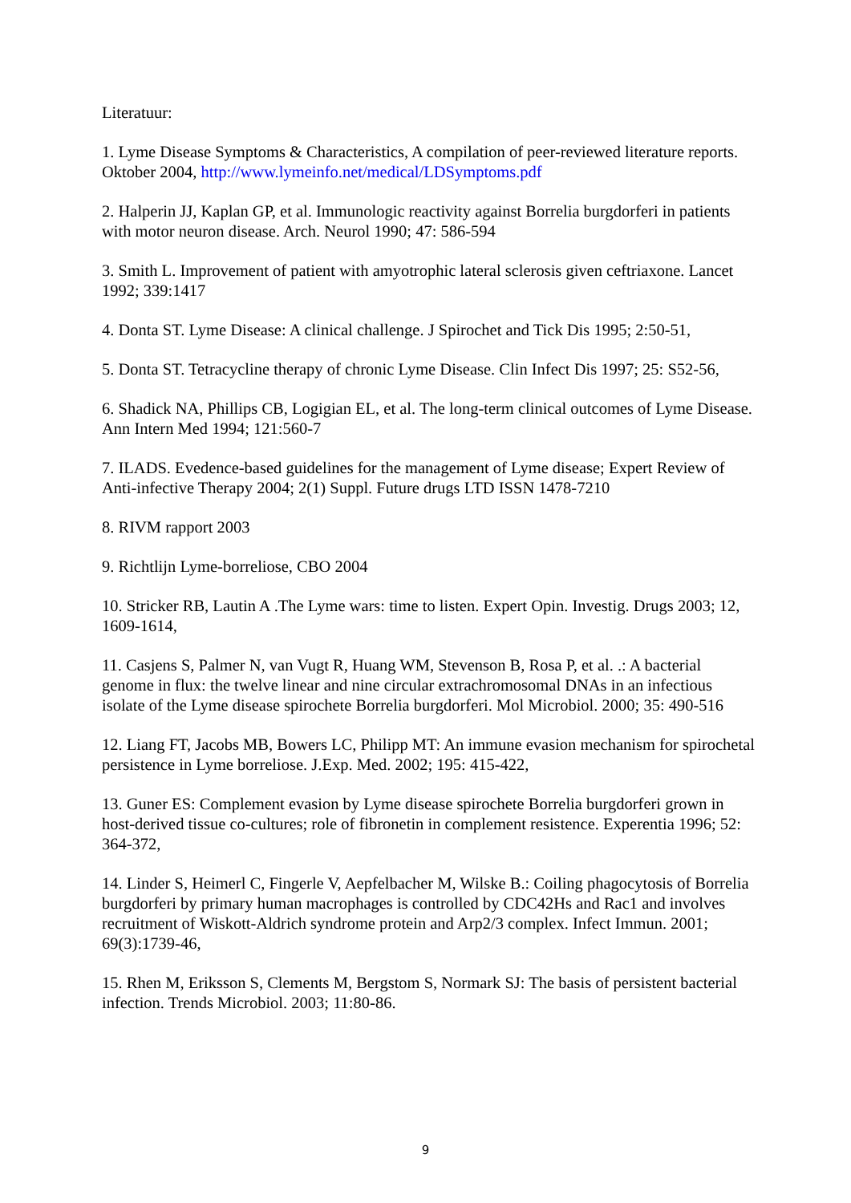Literatuur:
1. Lyme Disease Symptoms & Characteristics, A compilation of peer-reviewed literature reports. Oktober 2004, http://www.lymeinfo.net/medical/LDSymptoms.pdf
2. Halperin JJ, Kaplan GP, et al. Immunologic reactivity against Borrelia burgdorferi in patients with motor neuron disease. Arch. Neurol 1990; 47: 586-594
3. Smith L. Improvement of patient with amyotrophic lateral sclerosis given ceftriaxone. Lancet 1992; 339:1417
4. Donta ST. Lyme Disease: A clinical challenge. J Spirochet and Tick Dis 1995; 2:50-51,
5. Donta ST. Tetracycline therapy of chronic Lyme Disease. Clin Infect Dis 1997; 25: S52-56,
6. Shadick NA, Phillips CB, Logigian EL, et al. The long-term clinical outcomes of Lyme Disease. Ann Intern Med 1994; 121:560-7
7. ILADS. Evedence-based guidelines for the management of Lyme disease; Expert Review of Anti-infective Therapy 2004; 2(1) Suppl. Future drugs LTD ISSN 1478-7210
8. RIVM rapport 2003
9. Richtlijn Lyme-borreliose, CBO 2004
10. Stricker RB, Lautin A .The Lyme wars: time to listen. Expert Opin. Investig. Drugs 2003; 12, 1609-1614,
11. Casjens S, Palmer N, van Vugt R, Huang WM, Stevenson B, Rosa P, et al. .: A bacterial genome in flux: the twelve linear and nine circular extrachromosomal DNAs in an infectious isolate of the Lyme disease spirochete Borrelia burgdorferi. Mol Microbiol. 2000; 35: 490-516
12. Liang FT, Jacobs MB, Bowers LC, Philipp MT: An immune evasion mechanism for spirochetal persistence in Lyme borreliose. J.Exp. Med. 2002; 195: 415-422,
13. Guner ES: Complement evasion by Lyme disease spirochete Borrelia burgdorferi grown in host-derived tissue co-cultures; role of fibronetin in complement resistence. Experentia 1996; 52: 364-372,
14. Linder S, Heimerl C, Fingerle V, Aepfelbacher M, Wilske B.: Coiling phagocytosis of Borrelia burgdorferi by primary human macrophages is controlled by CDC42Hs and Rac1 and involves recruitment of Wiskott-Aldrich syndrome protein and Arp2/3 complex. Infect Immun. 2001; 69(3):1739-46,
15. Rhen M, Eriksson S, Clements M, Bergstom S, Normark SJ: The basis of persistent bacterial infection. Trends Microbiol. 2003; 11:80-86.
9